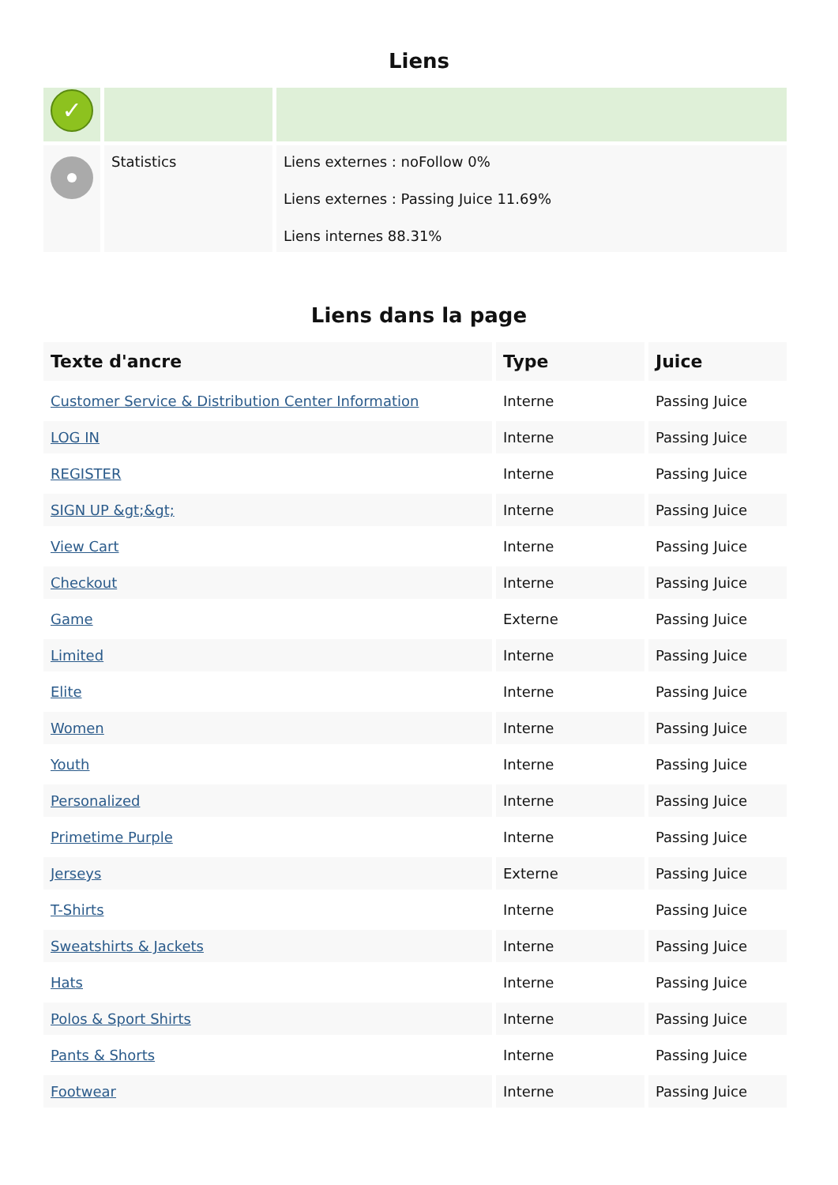Liens
| ✓ | | |
| | Statistics | Liens externes : noFollow 0% Liens externes : Passing Juice 11.69% Liens internes 88.31% |
Liens dans la page
| Texte d'ancre | Type | Juice |
| --- | --- | --- |
| Customer Service & Distribution Center Information | Interne | Passing Juice |
| LOG IN | Interne | Passing Juice |
| REGISTER | Interne | Passing Juice |
| SIGN UP &gt;&gt; | Interne | Passing Juice |
| View Cart | Interne | Passing Juice |
| Checkout | Interne | Passing Juice |
| Game | Externe | Passing Juice |
| Limited | Interne | Passing Juice |
| Elite | Interne | Passing Juice |
| Women | Interne | Passing Juice |
| Youth | Interne | Passing Juice |
| Personalized | Interne | Passing Juice |
| Primetime Purple | Interne | Passing Juice |
| Jerseys | Externe | Passing Juice |
| T-Shirts | Interne | Passing Juice |
| Sweatshirts & Jackets | Interne | Passing Juice |
| Hats | Interne | Passing Juice |
| Polos & Sport Shirts | Interne | Passing Juice |
| Pants & Shorts | Interne | Passing Juice |
| Footwear | Interne | Passing Juice |